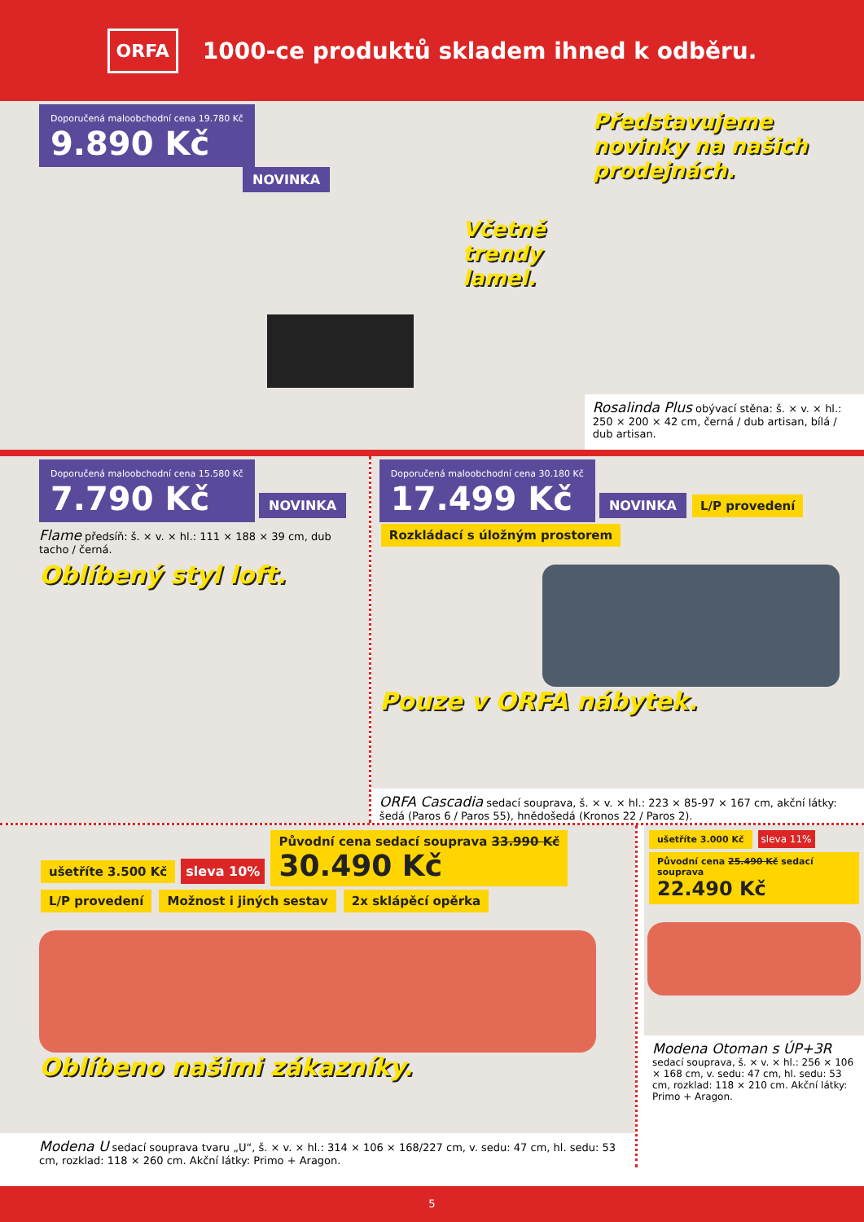ORFA
1000-ce produktů skladem ihned k odběru.
Doporučená maloobchodní cena 19.780 Kč 9.890 Kč
NOVINKA
Včetně trendy lamel.
Představujeme novinky na našich prodejnách.
Rosalinda Plus obývací stěna: š. × v. × hl.: 250 × 200 × 42 cm, černá / dub artisan, bílá / dub artisan.
Doporučená maloobchodní cena 15.580 Kč 7.790 Kč
NOVINKA
Flame předsíň: š. × v. × hl.: 111 × 188 × 39 cm, dub tacho / černá.
Oblíbený styl loft.
Doporučená maloobchodní cena 30.180 Kč 17.499 Kč
NOVINKA L/P provedení Rozkládací s úložným prostorem
Pouze v ORFA nábytek.
ORFA Cascadia sedací souprava, š. × v. × hl.: 223 × 85-97 × 167 cm, akční látky: šedá (Paros 6 / Paros 55), hnědošedá (Kronos 22 / Paros 2).
ušetříte 3.500 Kč sleva 10% Původní cena sedací souprava 33.990 Kč
30.490 Kč L/P provedení Možnost i jiných sestav 2x sklápěcí opěrka
Oblíbeno našimi zákazníky.
Modena U sedací souprava tvaru „U“, š. × v. × hl.: 314 × 106 × 168/227 cm, v. sedu: 47 cm, hl. sedu: 53 cm, rozklad: 118 × 260 cm. Akční látky: Primo + Aragon.
ušetříte 3.000 Kč sleva 11% Původní cena 25.490 Kč sedací souprava
22.490 Kč
Modena Otoman s ÚP+3R sedací souprava, š. × v. × hl.: 256 × 106 × 168 cm, v. sedu: 47 cm, hl. sedu: 53 cm, rozklad: 118 × 210 cm. Akční látky: Primo + Aragon.
5